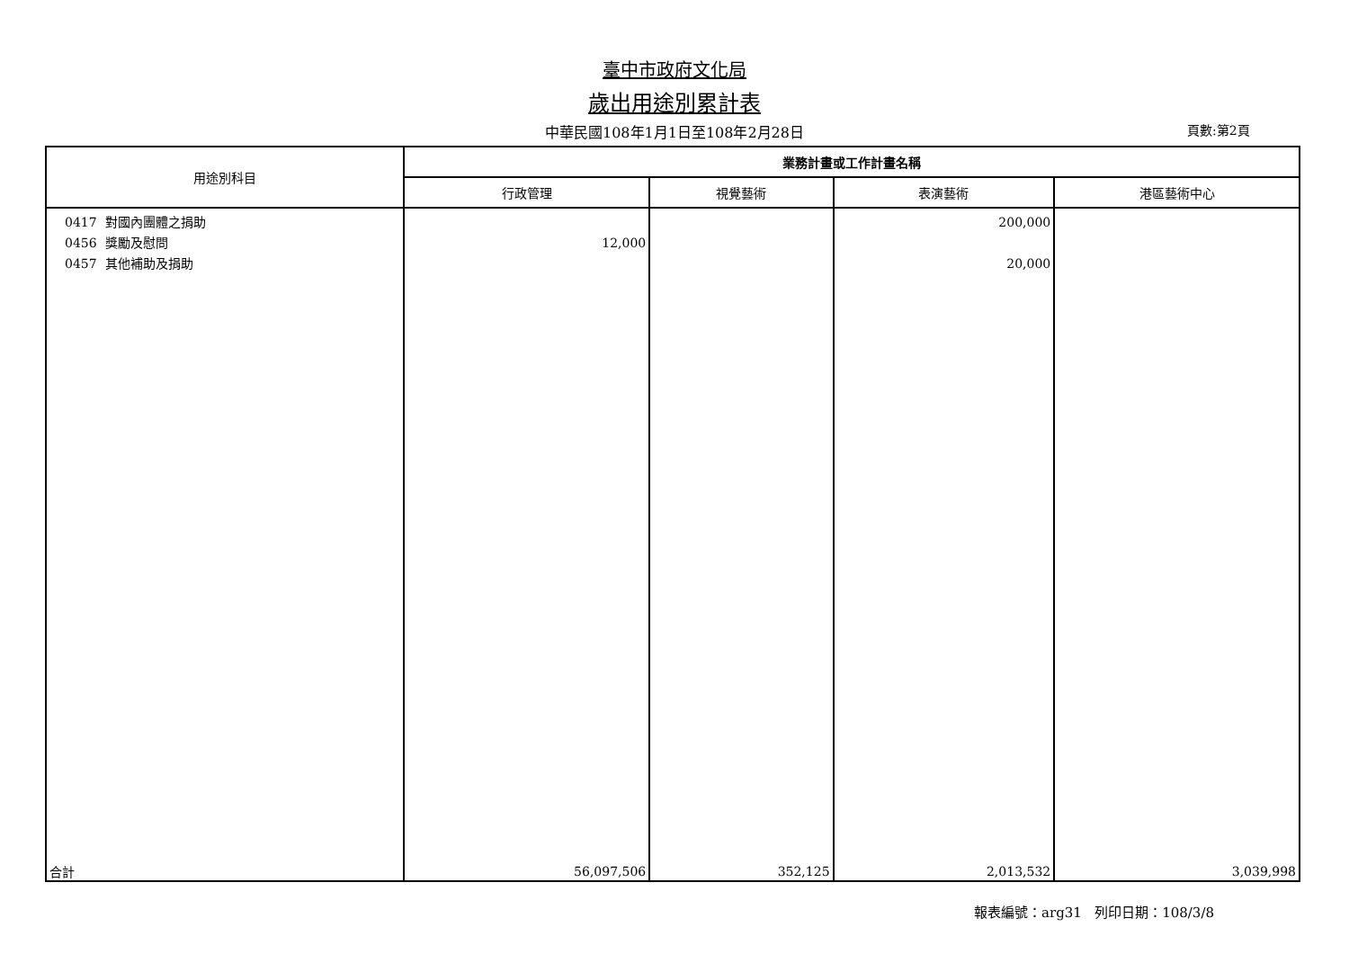臺中市政府文化局
歲出用途別累計表
中華民國108年1月1日至108年2月28日 頁數:第2頁
| 用途別科目 | 業務計畫或工作計畫名稱 | | | |
| --- | --- | --- | --- | --- |
| | 行政管理 | 視覺藝術 | 表演藝術 | 港區藝術中心 |
| 0417 對國內團體之捐助 0456 獎勵及慰問 0457 其他補助及捐助 | 12,000 | | 200,000 20,000 | |
| 合計 | 56,097,506 | 352,125 | 2,013,532 | 3,039,998 |
報表編號：arg31 列印日期：108/3/8